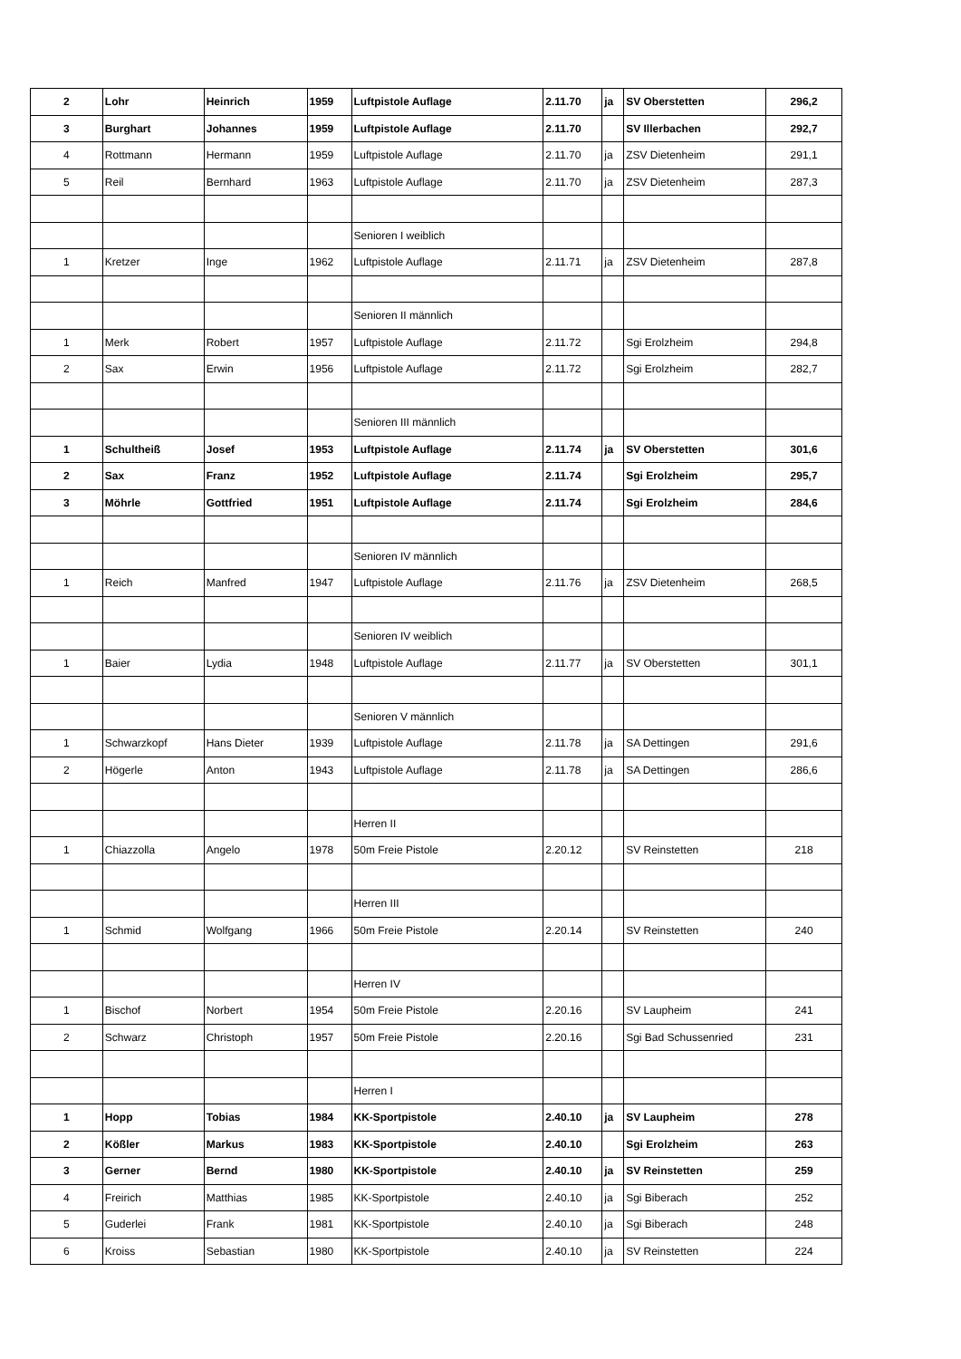| 2 | Lohr | Heinrich | 1959 | Luftpistole Auflage | 2.11.70 | ja | SV Oberstetten | 296,2 |
| 3 | Burghart | Johannes | 1959 | Luftpistole Auflage | 2.11.70 | | SV Illerbachen | 292,7 |
| 4 | Rottmann | Hermann | 1959 | Luftpistole Auflage | 2.11.70 | ja | ZSV Dietenheim | 291,1 |
| 5 | Reil | Bernhard | 1963 | Luftpistole Auflage | 2.11.70 | ja | ZSV Dietenheim | 287,3 |
| | | | | Senioren I weiblich | | | | |
| 1 | Kretzer | Inge | 1962 | Luftpistole Auflage | 2.11.71 | ja | ZSV Dietenheim | 287,8 |
| | | | | Senioren II männlich | | | | |
| 1 | Merk | Robert | 1957 | Luftpistole Auflage | 2.11.72 | | Sgi Erolzheim | 294,8 |
| 2 | Sax | Erwin | 1956 | Luftpistole Auflage | 2.11.72 | | Sgi Erolzheim | 282,7 |
| | | | | Senioren III männlich | | | | |
| 1 | Schultheiß | Josef | 1953 | Luftpistole Auflage | 2.11.74 | ja | SV Oberstetten | 301,6 |
| 2 | Sax | Franz | 1952 | Luftpistole Auflage | 2.11.74 | | Sgi Erolzheim | 295,7 |
| 3 | Möhrle | Gottfried | 1951 | Luftpistole Auflage | 2.11.74 | | Sgi Erolzheim | 284,6 |
| | | | | Senioren IV männlich | | | | |
| 1 | Reich | Manfred | 1947 | Luftpistole Auflage | 2.11.76 | ja | ZSV Dietenheim | 268,5 |
| | | | | Senioren IV weiblich | | | | |
| 1 | Baier | Lydia | 1948 | Luftpistole Auflage | 2.11.77 | ja | SV Oberstetten | 301,1 |
| | | | | Senioren V männlich | | | | |
| 1 | Schwarzkopf | Hans Dieter | 1939 | Luftpistole Auflage | 2.11.78 | ja | SA Dettingen | 291,6 |
| 2 | Högerle | Anton | 1943 | Luftpistole Auflage | 2.11.78 | ja | SA Dettingen | 286,6 |
| | | | | Herren II | | | | |
| 1 | Chiazzolla | Angelo | 1978 | 50m Freie Pistole | 2.20.12 | | SV Reinstetten | 218 |
| | | | | Herren III | | | | |
| 1 | Schmid | Wolfgang | 1966 | 50m Freie Pistole | 2.20.14 | | SV Reinstetten | 240 |
| | | | | Herren IV | | | | |
| 1 | Bischof | Norbert | 1954 | 50m Freie Pistole | 2.20.16 | | SV Laupheim | 241 |
| 2 | Schwarz | Christoph | 1957 | 50m Freie Pistole | 2.20.16 | | Sgi Bad Schussenried | 231 |
| | | | | Herren I | | | | |
| 1 | Hopp | Tobias | 1984 | KK-Sportpistole | 2.40.10 | ja | SV Laupheim | 278 |
| 2 | Kößler | Markus | 1983 | KK-Sportpistole | 2.40.10 | | Sgi Erolzheim | 263 |
| 3 | Gerner | Bernd | 1980 | KK-Sportpistole | 2.40.10 | ja | SV Reinstetten | 259 |
| 4 | Freirich | Matthias | 1985 | KK-Sportpistole | 2.40.10 | ja | Sgi Biberach | 252 |
| 5 | Guderlei | Frank | 1981 | KK-Sportpistole | 2.40.10 | ja | Sgi Biberach | 248 |
| 6 | Kroiss | Sebastian | 1980 | KK-Sportpistole | 2.40.10 | ja | SV Reinstetten | 224 |